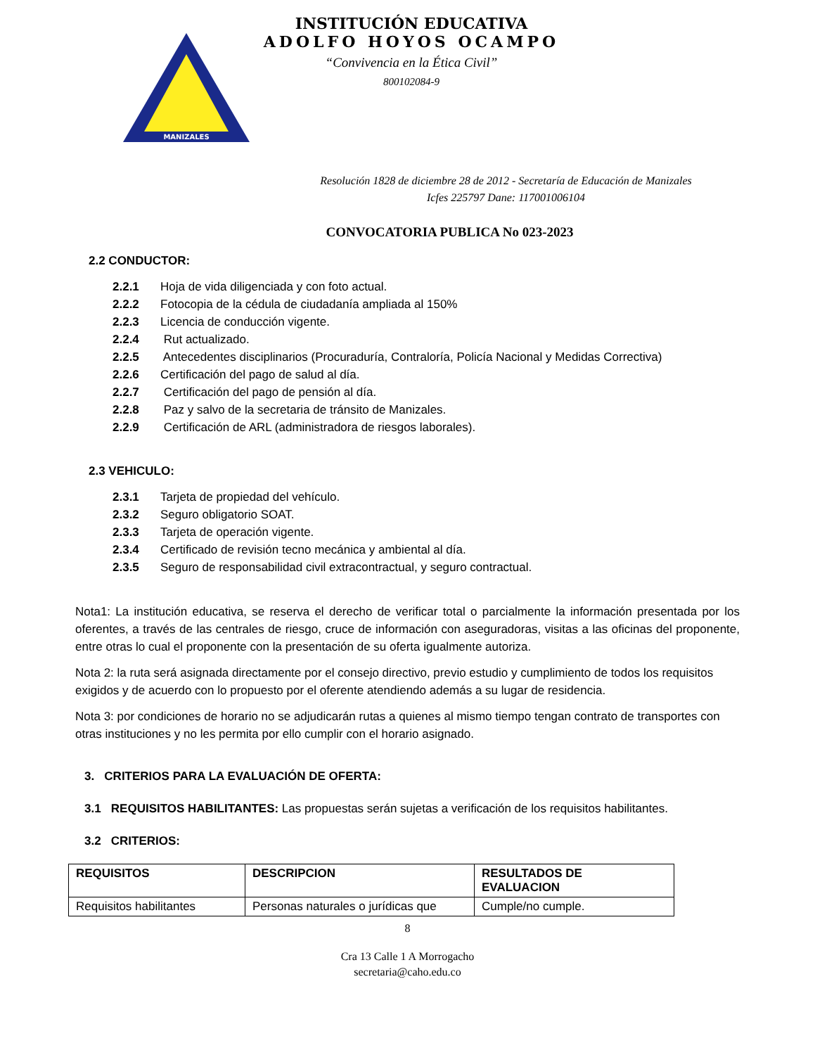MANIZALES
INSTITUCIÓN EDUCATIVA
ADOLFO HOYOS OCAMPO
“Convivencia en la Ética Civil”
800102084-9
Resolución 1828 de diciembre 28 de 2012 - Secretaría de Educación de Manizales
Icfes 225797 Dane: 117001006104
CONVOCATORIA PUBLICA No 023-2023
2.2 CONDUCTOR:
2.2.1 Hoja de vida diligenciada y con foto actual.
2.2.2 Fotocopia de la cédula de ciudadanía ampliada al 150%
2.2.3 Licencia de conducción vigente.
2.2.4 Rut actualizado.
2.2.5 Antecedentes disciplinarios (Procuraduría, Contraloría, Policía Nacional y Medidas Correctiva)
2.2.6 Certificación del pago de salud al día.
2.2.7 Certificación del pago de pensión al día.
2.2.8 Paz y salvo de la secretaria de tránsito de Manizales.
2.2.9 Certificación de ARL (administradora de riesgos laborales).
2.3 VEHICULO:
2.3.1 Tarjeta de propiedad del vehículo.
2.3.2 Seguro obligatorio SOAT.
2.3.3 Tarjeta de operación vigente.
2.3.4 Certificado de revisión tecno mecánica y ambiental al día.
2.3.5 Seguro de responsabilidad civil extracontractual, y seguro contractual.
Nota1: La institución educativa, se reserva el derecho de verificar total o parcialmente la información presentada por los oferentes, a través de las centrales de riesgo, cruce de información con aseguradoras, visitas a las oficinas del proponente, entre otras lo cual el proponente con la presentación de su oferta igualmente autoriza.
Nota 2: la ruta será asignada directamente por el consejo directivo, previo estudio y cumplimiento de todos los requisitos exigidos y de acuerdo con lo propuesto por el oferente atendiendo además a su lugar de residencia.
Nota 3: por condiciones de horario no se adjudicarán rutas a quienes al mismo tiempo tengan contrato de transportes con otras instituciones y no les permita por ello cumplir con el horario asignado.
3. CRITERIOS PARA LA EVALUACIÓN DE OFERTA:
3.1 REQUISITOS HABILITANTES: Las propuestas serán sujetas a verificación de los requisitos habilitantes.
3.2 CRITERIOS:
| REQUISITOS | DESCRIPCION | RESULTADOS DE EVALUACION |
| --- | --- | --- |
| Requisitos habilitantes | Personas naturales o jurídicas que | Cumple/no cumple. |
8
Cra 13 Calle 1 A Morrogacho
secretaria@caho.edu.co